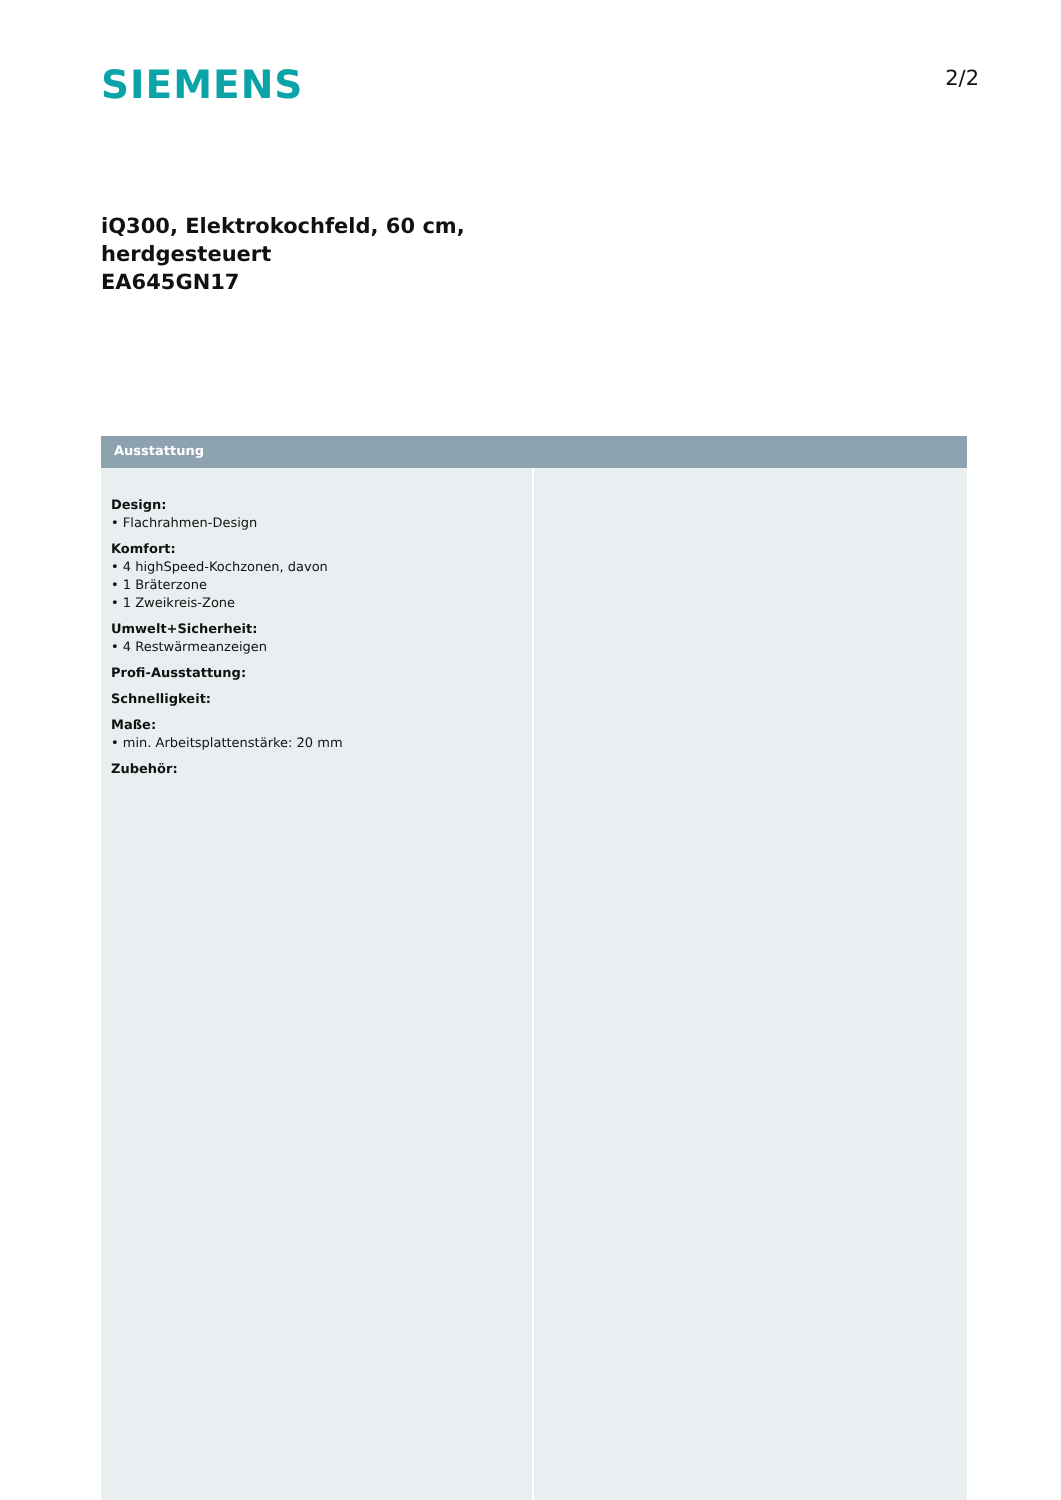SIEMENS
2/2
iQ300, Elektrokochfeld, 60 cm,
herdgesteuert
EA645GN17
Ausstattung
Design:
• Flachrahmen-Design
Komfort:
• 4 highSpeed-Kochzonen, davon
• 1 Bräterzone
• 1 Zweikreis-Zone
Umwelt+Sicherheit:
• 4 Restwärmeanzeigen
Profi-Ausstattung:
Schnelligkeit:
Maße:
• min. Arbeitsplattenstärke: 20 mm
Zubehör: